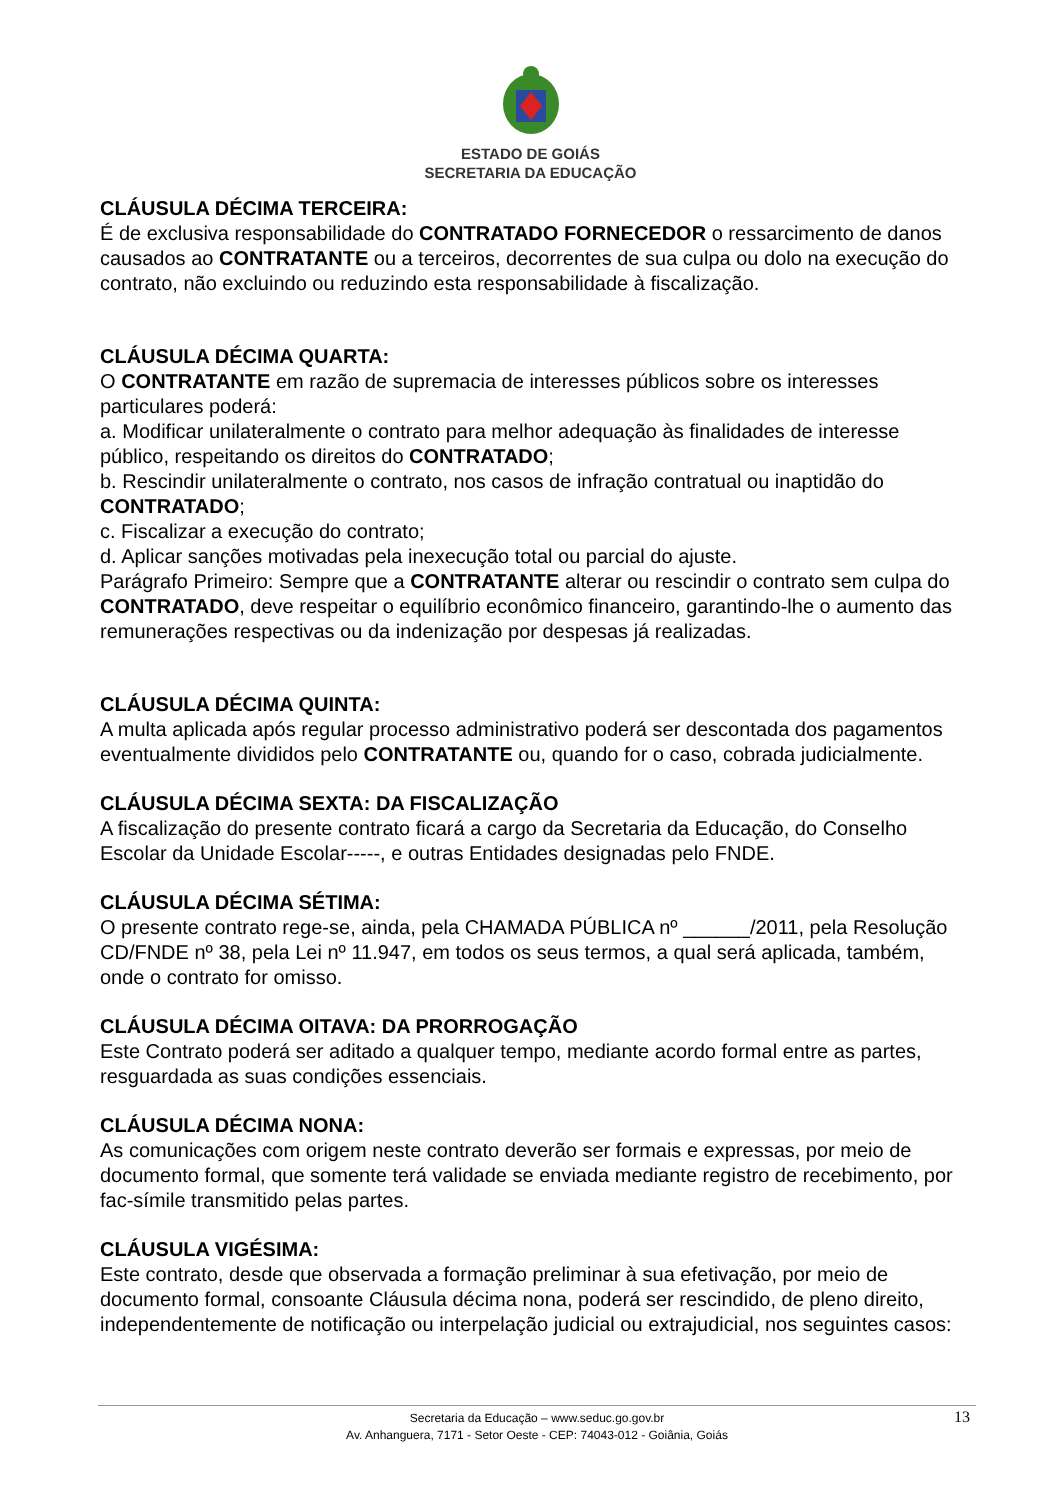ESTADO DE GOIÁS
SECRETARIA DA EDUCAÇÃO
CLÁUSULA DÉCIMA TERCEIRA:
É de exclusiva responsabilidade do CONTRATADO FORNECEDOR o ressarcimento de danos causados ao CONTRATANTE ou a terceiros, decorrentes de sua culpa ou dolo na execução do contrato, não excluindo ou reduzindo esta responsabilidade à fiscalização.
CLÁUSULA DÉCIMA QUARTA:
O CONTRATANTE em razão de supremacia de interesses públicos sobre os interesses particulares poderá:
a. Modificar unilateralmente o contrato para melhor adequação às finalidades de interesse público, respeitando os direitos do CONTRATADO;
b. Rescindir unilateralmente o contrato, nos casos de infração contratual ou inaptidão do CONTRATADO;
c. Fiscalizar a execução do contrato;
d. Aplicar sanções motivadas pela inexecução total ou parcial do ajuste.
Parágrafo Primeiro: Sempre que a CONTRATANTE alterar ou rescindir o contrato sem culpa do CONTRATADO, deve respeitar o equilíbrio econômico financeiro, garantindo-lhe o aumento das remunerações respectivas ou da indenização por despesas já realizadas.
CLÁUSULA DÉCIMA QUINTA:
A multa aplicada após regular processo administrativo poderá ser descontada dos pagamentos eventualmente divididos pelo CONTRATANTE ou, quando for o caso, cobrada judicialmente.
CLÁUSULA DÉCIMA SEXTA: DA FISCALIZAÇÃO
A fiscalização do presente contrato ficará a cargo da Secretaria da Educação, do Conselho Escolar da Unidade Escolar-----, e outras Entidades designadas pelo FNDE.
CLÁUSULA DÉCIMA SÉTIMA:
O presente contrato rege-se, ainda, pela CHAMADA PÚBLICA nº ______/2011, pela Resolução CD/FNDE nº 38, pela Lei nº 11.947, em todos os seus termos, a qual será aplicada, também, onde o contrato for omisso.
CLÁUSULA DÉCIMA OITAVA: DA PRORROGAÇÃO
Este Contrato poderá ser aditado a qualquer tempo, mediante acordo formal entre as partes, resguardada as suas condições essenciais.
CLÁUSULA DÉCIMA NONA:
As comunicações com origem neste contrato deverão ser formais e expressas, por meio de documento formal, que somente terá validade se enviada mediante registro de recebimento, por fac-símile transmitido pelas partes.
CLÁUSULA VIGÉSIMA:
Este contrato, desde que observada a formação preliminar à sua efetivação, por meio de documento formal, consoante Cláusula décima nona, poderá ser rescindido, de pleno direito, independentemente de notificação ou interpelação judicial ou extrajudicial, nos seguintes casos:
Secretaria da Educação – www.seduc.go.gov.br
Av. Anhanguera, 7171 - Setor Oeste - CEP: 74043-012 - Goiânia, Goiás
13